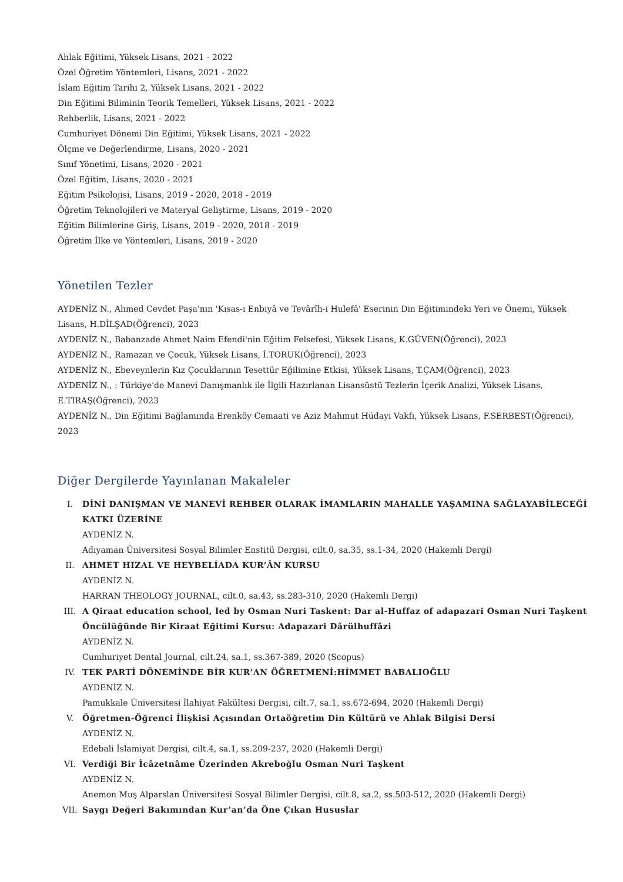Ahlak Eğitimi, Yüksek Lisans, 2021 - 2022
Özel Öğretim Yöntemleri, Lisans, 2021 - 2022
İslam Eğitim Tarihi 2, Yüksek Lisans, 2021 - 2022
Din Eğitimi Biliminin Teorik Temelleri, Yüksek Lisans, 2021 - 2022
Rehberlik, Lisans, 2021 - 2022
Cumhuriyet Dönemi Din Eğitimi, Yüksek Lisans, 2021 - 2022
Ölçme ve Değerlendirme, Lisans, 2020 - 2021
Sınıf Yönetimi, Lisans, 2020 - 2021
Özel Eğitim, Lisans, 2020 - 2021
Eğitim Psikolojisi, Lisans, 2019 - 2020, 2018 - 2019
Öğretim Teknolojileri ve Materyal Geliştirme, Lisans, 2019 - 2020
Eğitim Bilimlerine Giriş, Lisans, 2019 - 2020, 2018 - 2019
Öğretim İlke ve Yöntemleri, Lisans, 2019 - 2020
Yönetilen Tezler
AYDENİZ N., Ahmed Cevdet Paşa'nın 'Kısas-ı Enbiyâ ve Tevârîh-i Hulefâ' Eserinin Din Eğitimindeki Yeri ve Önemi, Yüksek Lisans, H.DİLŞAD(Öğrenci), 2023
AYDENİZ N., Babanzade Ahmet Naim Efendi'nin Eğitim Felsefesi, Yüksek Lisans, K.GÜVEN(Öğrenci), 2023
AYDENİZ N., Ramazan ve Çocuk, Yüksek Lisans, İ.TORUK(Öğrenci), 2023
AYDENİZ N., Ebeveynlerin Kız Çocuklarının Tesettür Eğilimine Etkisi, Yüksek Lisans, T.ÇAM(Öğrenci), 2023
AYDENİZ N., : Türkiye'de Manevi Danışmanlık ile İlgili Hazırlanan Lisansüstü Tezlerin İçerik Analizi, Yüksek Lisans, E.TIRAŞ(Öğrenci), 2023
AYDENİZ N., Din Eğitimi Bağlamında Erenköy Cemaati ve Aziz Mahmut Hüdayi Vakfı, Yüksek Lisans, F.SERBEST(Öğrenci), 2023
Diğer Dergilerde Yayınlanan Makaleler
I. DİNİ DANIŞMAN VE MANEVİ REHBER OLARAK İMAMLARIN MAHALLE YAŞAMINA SAĞLAYABİLECEĞİ KATKI ÜZERİNE
AYDENİZ N.
Adıyaman Üniversitesi Sosyal Bilimler Enstitü Dergisi, cilt.0, sa.35, ss.1-34, 2020 (Hakemli Dergi)
II. AHMET HIZAL VE HEYBELİADA KUR’ÂN KURSU
AYDENİZ N.
HARRAN THEOLOGY JOURNAL, cilt.0, sa.43, ss.283-310, 2020 (Hakemli Dergi)
III. A Qiraat education school, led by Osman Nuri Taskent: Dar al-Huffaz of adapazari Osman Nuri Taşkent Öncülüğünde Bir Kiraat Eğitimi Kursu: Adapazari Dârülhuffâzi
AYDENİZ N.
Cumhuriyet Dental Journal, cilt.24, sa.1, ss.367-389, 2020 (Scopus)
IV. TEK PARTİ DÖNEMİNDE BİR KUR’AN ÖĞRETMENİ:HİMMET BABALIOĞLU
AYDENİZ N.
Pamukkale Üniversitesi İlahiyat Fakültesi Dergisi, cilt.7, sa.1, ss.672-694, 2020 (Hakemli Dergi)
V. Öğretmen-Öğrenci İlişkisi Açısından Ortaöğretim Din Kültürü ve Ahlak Bilgisi Dersi
AYDENİZ N.
Edebali İslamiyat Dergisi, cilt.4, sa.1, ss.209-237, 2020 (Hakemli Dergi)
VI. Verdiği Bir İcâzetnâme Üzerinden Akreboğlu Osman Nuri Taşkent
AYDENİZ N.
Anemon Muş Alparslan Üniversitesi Sosyal Bilimler Dergisi, cilt.8, sa.2, ss.503-512, 2020 (Hakemli Dergi)
VII. Saygı Değeri Bakımından Kur’an’da Öne Çıkan Hususlar